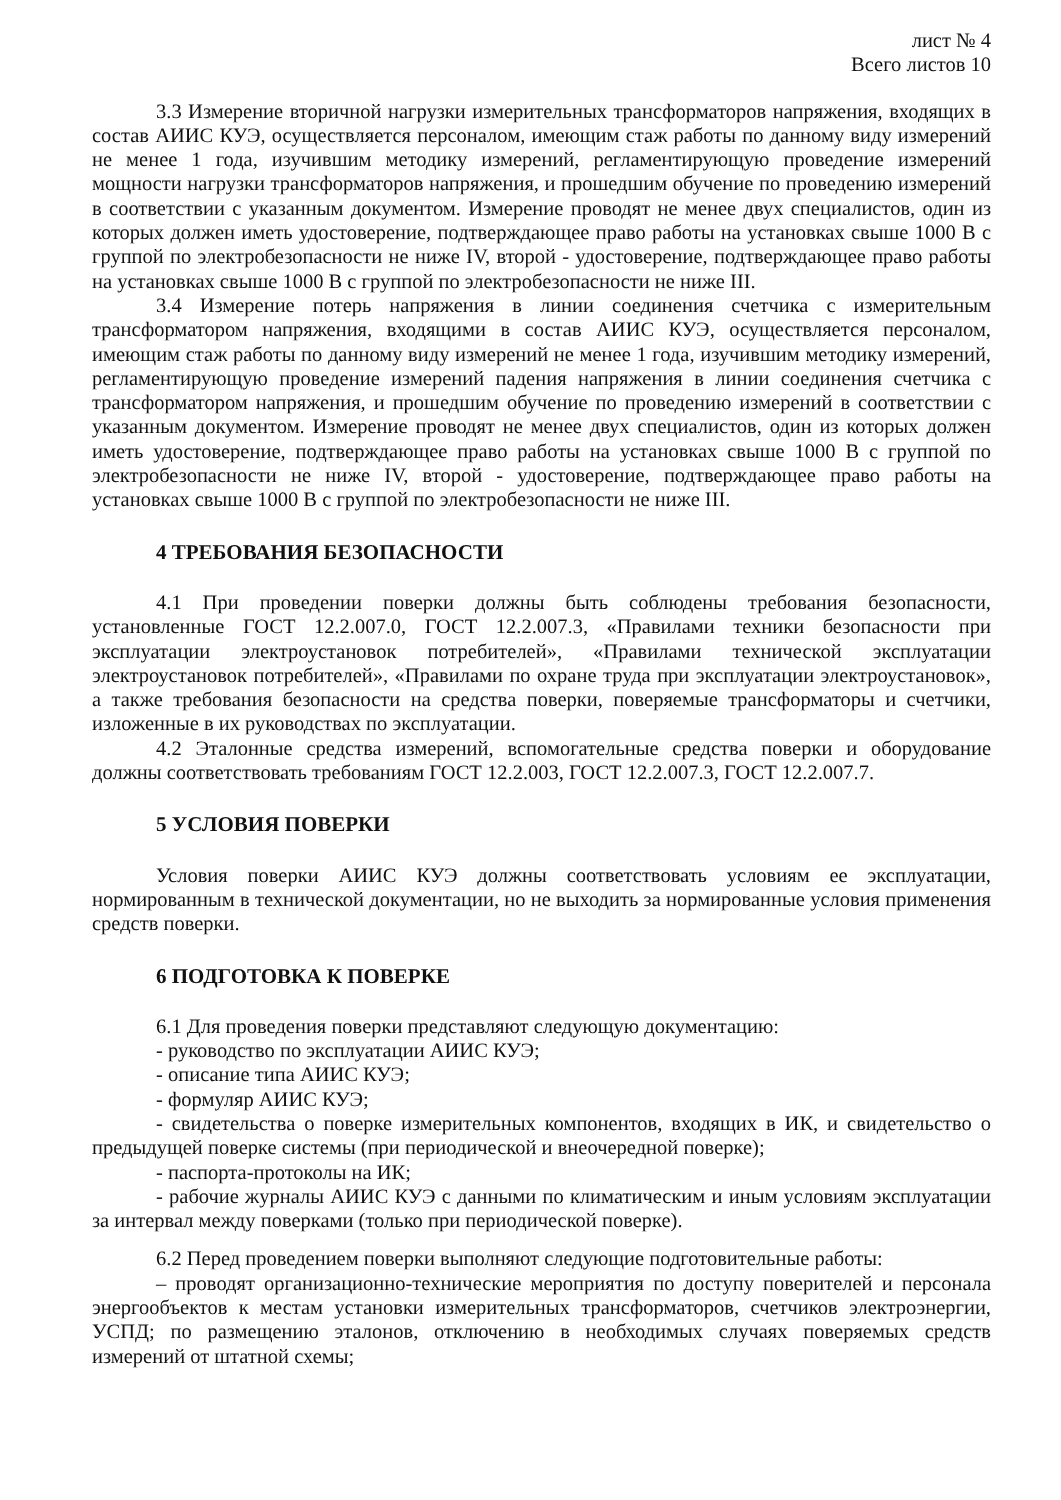лист № 4
Всего листов 10
3.3 Измерение вторичной нагрузки измерительных трансформаторов напряжения, входящих в состав АИИС КУЭ, осуществляется персоналом, имеющим стаж работы по данному виду измерений не менее 1 года, изучившим методику измерений, регламентирующую проведение измерений мощности нагрузки трансформаторов напряжения, и прошедшим обучение по проведению измерений в соответствии с указанным документом. Измерение проводят не менее двух специалистов, один из которых должен иметь удостоверение, подтверждающее право работы на установках свыше 1000 В с группой по электробезопасности не ниже IV, второй - удостоверение, подтверждающее право работы на установках свыше 1000 В с группой по электробезопасности не ниже III.
3.4 Измерение потерь напряжения в линии соединения счетчика с измерительным трансформатором напряжения, входящими в состав АИИС КУЭ, осуществляется персоналом, имеющим стаж работы по данному виду измерений не менее 1 года, изучившим методику измерений, регламентирующую проведение измерений падения напряжения в линии соединения счетчика с трансформатором напряжения, и прошедшим обучение по проведению измерений в соответствии с указанным документом. Измерение проводят не менее двух специалистов, один из которых должен иметь удостоверение, подтверждающее право работы на установках свыше 1000 В с группой по электробезопасности не ниже IV, второй - удостоверение, подтверждающее право работы на установках свыше 1000 В с группой по электробезопасности не ниже III.
4 ТРЕБОВАНИЯ БЕЗОПАСНОСТИ
4.1 При проведении поверки должны быть соблюдены требования безопасности, установленные ГОСТ 12.2.007.0, ГОСТ 12.2.007.3, «Правилами техники безопасности при эксплуатации электроустановок потребителей», «Правилами технической эксплуатации электроустановок потребителей», «Правилами по охране труда при эксплуатации электроустановок», а также требования безопасности на средства поверки, поверяемые трансформаторы и счетчики, изложенные в их руководствах по эксплуатации.
4.2 Эталонные средства измерений, вспомогательные средства поверки и оборудование должны соответствовать требованиям ГОСТ 12.2.003, ГОСТ 12.2.007.3, ГОСТ 12.2.007.7.
5 УСЛОВИЯ ПОВЕРКИ
Условия поверки АИИС КУЭ должны соответствовать условиям ее эксплуатации, нормированным в технической документации, но не выходить за нормированные условия применения средств поверки.
6 ПОДГОТОВКА К ПОВЕРКЕ
6.1 Для проведения поверки представляют следующую документацию:
- руководство по эксплуатации АИИС КУЭ;
- описание типа АИИС КУЭ;
- формуляр АИИС КУЭ;
- свидетельства о поверке измерительных компонентов, входящих в ИК, и свидетельство о предыдущей поверке системы (при периодической и внеочередной поверке);
- паспорта-протоколы на ИК;
- рабочие журналы АИИС КУЭ с данными по климатическим и иным условиям эксплуатации за интервал между поверками (только при периодической поверке).
6.2 Перед проведением поверки выполняют следующие подготовительные работы:
– проводят организационно-технические мероприятия по доступу поверителей и персонала энергообъектов к местам установки измерительных трансформаторов, счетчиков электроэнергии, УСПД; по размещению эталонов, отключению в необходимых случаях поверяемых средств измерений от штатной схемы;